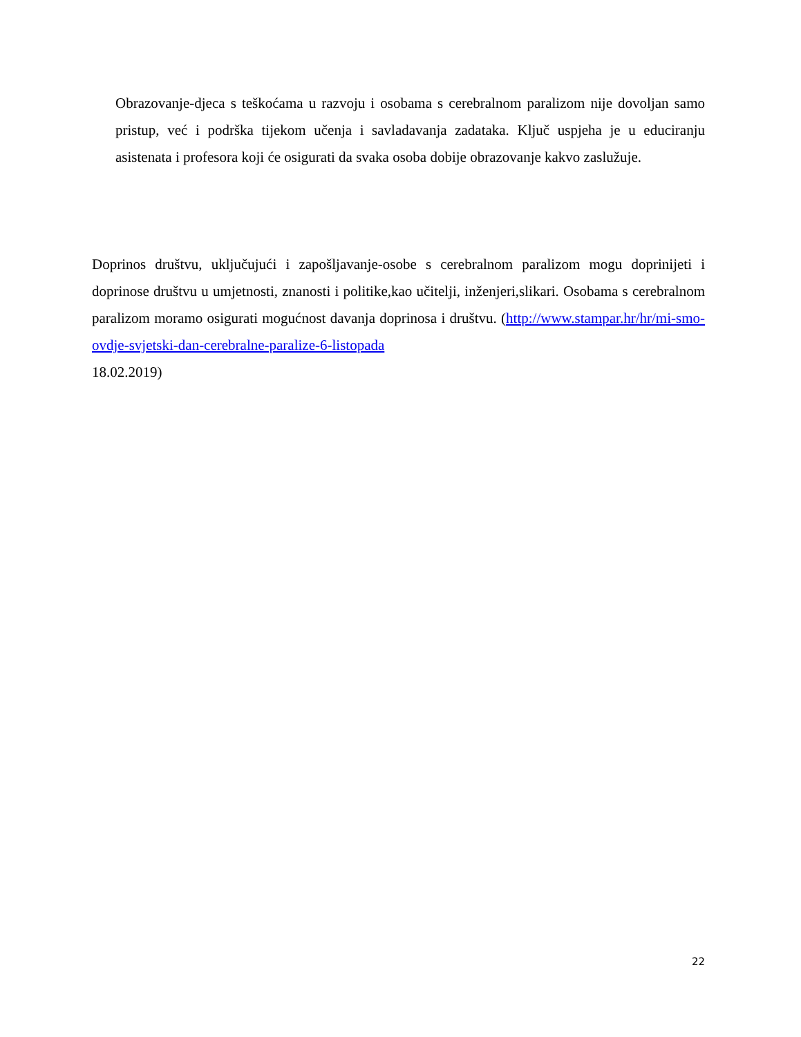Obrazovanje-djeca s teškoćama u razvoju i osobama s cerebralnom paralizom nije dovoljan samo pristup, već i podrška tijekom učenja i savladavanja zadataka. Ključ uspjeha je u educiranju asistenata i profesora koji će osigurati da svaka osoba dobije obrazovanje kakvo zaslužuje.
Doprinos društvu, uključujući i zapošljavanje-osobe s cerebralnom paralizom mogu doprinijeti i doprinose društvu u umjetnosti, znanosti i politike,kao učitelji, inženjeri,slikari. Osobama s cerebralnom paralizom moramo osigurati mogućnost davanja doprinosa i društvu. (http://www.stampar.hr/hr/mi-smo-ovdje-svjetski-dan-cerebralne-paralize-6-listopada
18.02.2019)
22